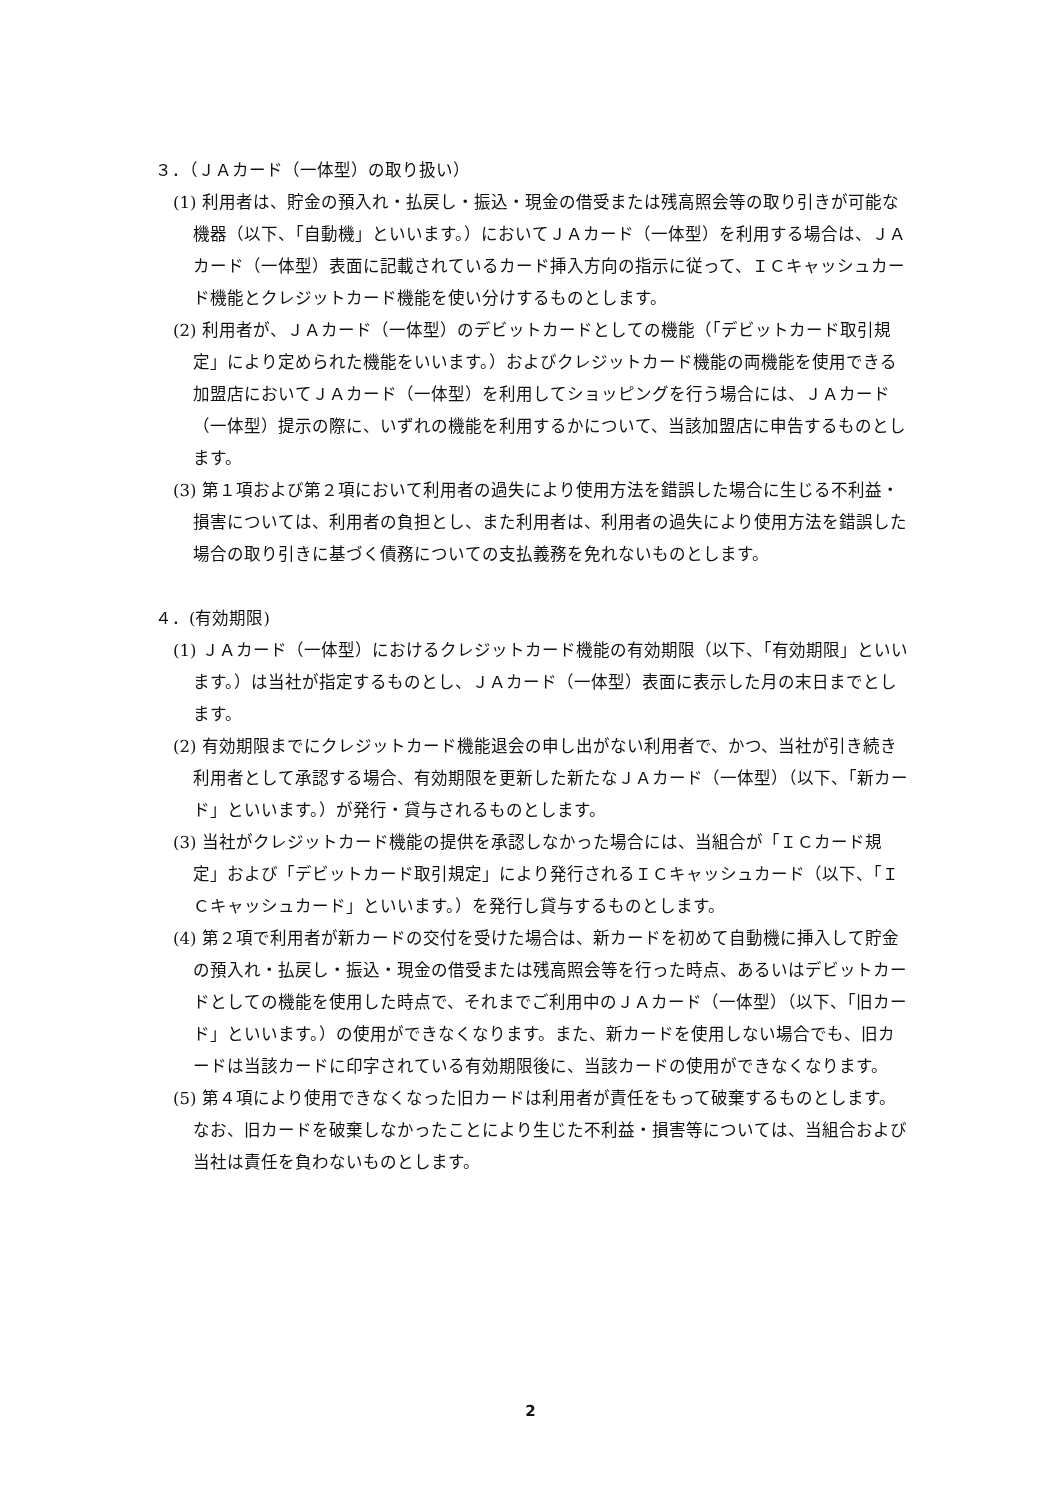３．（ＪＡカード（一体型）の取り扱い）
(1) 利用者は、貯金の預入れ・払戻し・振込・現金の借受または残高照会等の取り引きが可能な機器（以下、「自動機」といいます。）においてＪＡカード（一体型）を利用する場合は、ＪＡカード（一体型）表面に記載されているカード挿入方向の指示に従って、ＩＣキャッシュカード機能とクレジットカード機能を使い分けするものとします。
(2) 利用者が、ＪＡカード（一体型）のデビットカードとしての機能（「デビットカード取引規定」により定められた機能をいいます。）およびクレジットカード機能の両機能を使用できる加盟店においてＪＡカード（一体型）を利用してショッピングを行う場合には、ＪＡカード（一体型）提示の際に、いずれの機能を利用するかについて、当該加盟店に申告するものとします。
(3) 第１項および第２項において利用者の過失により使用方法を錯誤した場合に生じる不利益・損害については、利用者の負担とし、また利用者は、利用者の過失により使用方法を錯誤した場合の取り引きに基づく債務についての支払義務を免れないものとします。
４．(有効期限)
(1) ＪＡカード（一体型）におけるクレジットカード機能の有効期限（以下、「有効期限」といいます。）は当社が指定するものとし、ＪＡカード（一体型）表面に表示した月の末日までとします。
(2) 有効期限までにクレジットカード機能退会の申し出がない利用者で、かつ、当社が引き続き利用者として承認する場合、有効期限を更新した新たなＪＡカード（一体型）（以下、「新カード」といいます。）が発行・貸与されるものとします。
(3) 当社がクレジットカード機能の提供を承認しなかった場合には、当組合が「ＩＣカード規定」および「デビットカード取引規定」により発行されるＩＣキャッシュカード（以下、「ＩＣキャッシュカード」といいます。）を発行し貸与するものとします。
(4) 第２項で利用者が新カードの交付を受けた場合は、新カードを初めて自動機に挿入して貯金の預入れ・払戻し・振込・現金の借受または残高照会等を行った時点、あるいはデビットカードとしての機能を使用した時点で、それまでご利用中のＪＡカード（一体型）（以下、「旧カード」といいます。）の使用ができなくなります。また、新カードを使用しない場合でも、旧カードは当該カードに印字されている有効期限後に、当該カードの使用ができなくなります。
(5) 第４項により使用できなくなった旧カードは利用者が責任をもって破棄するものとします。なお、旧カードを破棄しなかったことにより生じた不利益・損害等については、当組合および当社は責任を負わないものとします。
2